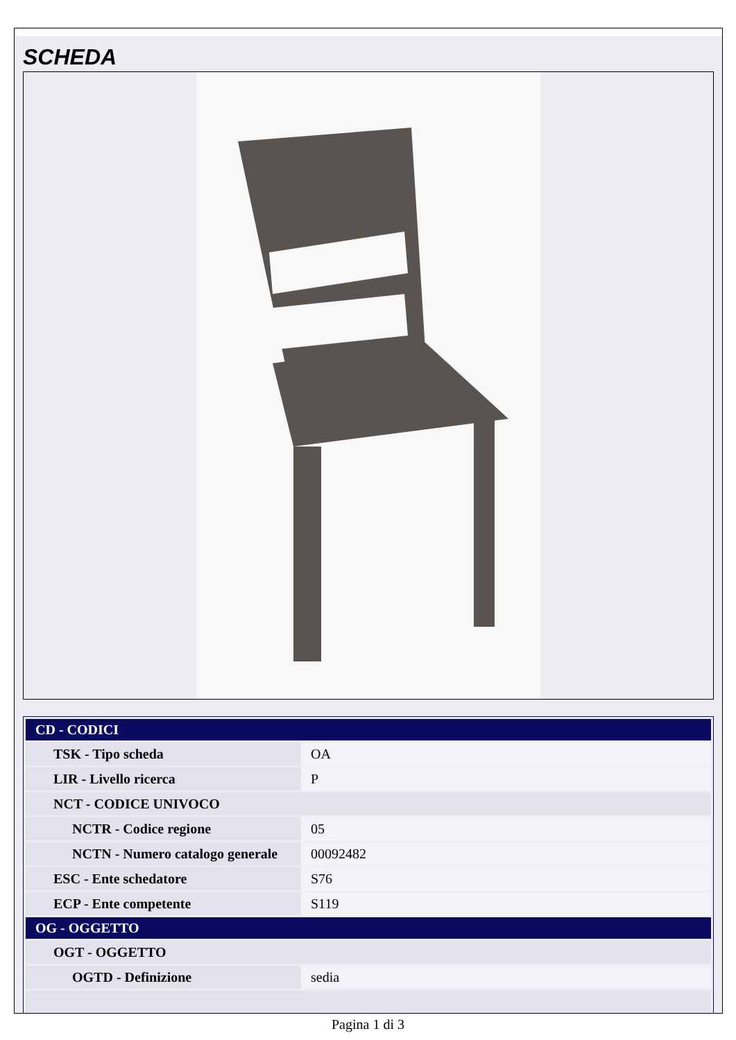SCHEDA
| CD - CODICI | |
| TSK - Tipo scheda | OA |
| LIR - Livello ricerca | P |
| NCT - CODICE UNIVOCO | |
| NCTR - Codice regione | 05 |
| NCTN - Numero catalogo generale | 00092482 |
| ESC - Ente schedatore | S76 |
| ECP - Ente competente | S119 |
| OG - OGGETTO | |
| OGT - OGGETTO | |
| OGTD - Definizione | sedia |
Pagina 1 di 3